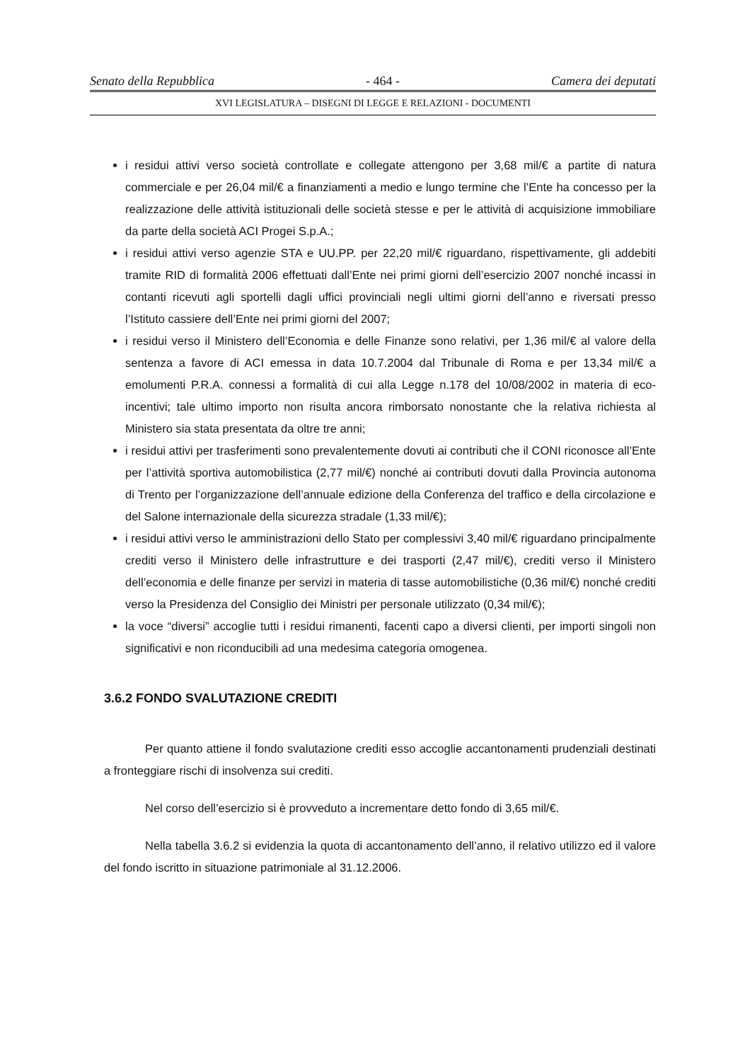Senato della Repubblica - 464 - Camera dei deputati
XVI LEGISLATURA – DISEGNI DI LEGGE E RELAZIONI - DOCUMENTI
i residui attivi verso società controllate e collegate attengono per 3,68 mil/€ a partite di natura commerciale e per 26,04 mil/€ a finanziamenti a medio e lungo termine che l’Ente ha concesso per la realizzazione delle attività istituzionali delle società stesse e per le attività di acquisizione immobiliare da parte della società ACI Progei S.p.A.;
i residui attivi verso agenzie STA e UU.PP. per 22,20 mil/€ riguardano, rispettivamente, gli addebiti tramite RID di formalità 2006 effettuati dall’Ente nei primi giorni dell’esercizio 2007 nonché incassi in contanti ricevuti agli sportelli dagli uffici provinciali negli ultimi giorni dell’anno e riversati presso l’Istituto cassiere dell’Ente nei primi giorni del 2007;
i residui verso il Ministero dell’Economia e delle Finanze sono relativi, per 1,36 mil/€ al valore della sentenza a favore di ACI emessa in data 10.7.2004 dal Tribunale di Roma e per 13,34 mil/€ a emolumenti P.R.A. connessi a formalità di cui alla Legge n.178 del 10/08/2002 in materia di eco-incentivi; tale ultimo importo non risulta ancora rimborsato nonostante che la relativa richiesta al Ministero sia stata presentata da oltre tre anni;
i residui attivi per trasferimenti sono prevalentemente dovuti ai contributi che il CONI riconosce all’Ente per l’attività sportiva automobilistica (2,77 mil/€) nonché ai contributi dovuti dalla Provincia autonoma di Trento per l’organizzazione dell’annuale edizione della Conferenza del traffico e della circolazione e del Salone internazionale della sicurezza stradale (1,33 mil/€);
i residui attivi verso le amministrazioni dello Stato per complessivi 3,40 mil/€ riguardano principalmente crediti verso il Ministero delle infrastrutture e dei trasporti (2,47 mil/€), crediti verso il Ministero dell’economia e delle finanze per servizi in materia di tasse automobilistiche (0,36 mil/€) nonché crediti verso la Presidenza del Consiglio dei Ministri per personale utilizzato (0,34 mil/€);
la voce “diversi” accoglie tutti i residui rimanenti, facenti capo a diversi clienti, per importi singoli non significativi e non riconducibili ad una medesima categoria omogenea.
3.6.2 FONDO SVALUTAZIONE CREDITI
Per quanto attiene il fondo svalutazione crediti esso accoglie accantonamenti prudenziali destinati a fronteggiare rischi di insolvenza sui crediti.
Nel corso dell’esercizio si è provveduto a incrementare detto fondo di 3,65 mil/€.
Nella tabella 3.6.2 si evidenzia la quota di accantonamento dell’anno, il relativo utilizzo ed il valore del fondo iscritto in situazione patrimoniale al 31.12.2006.